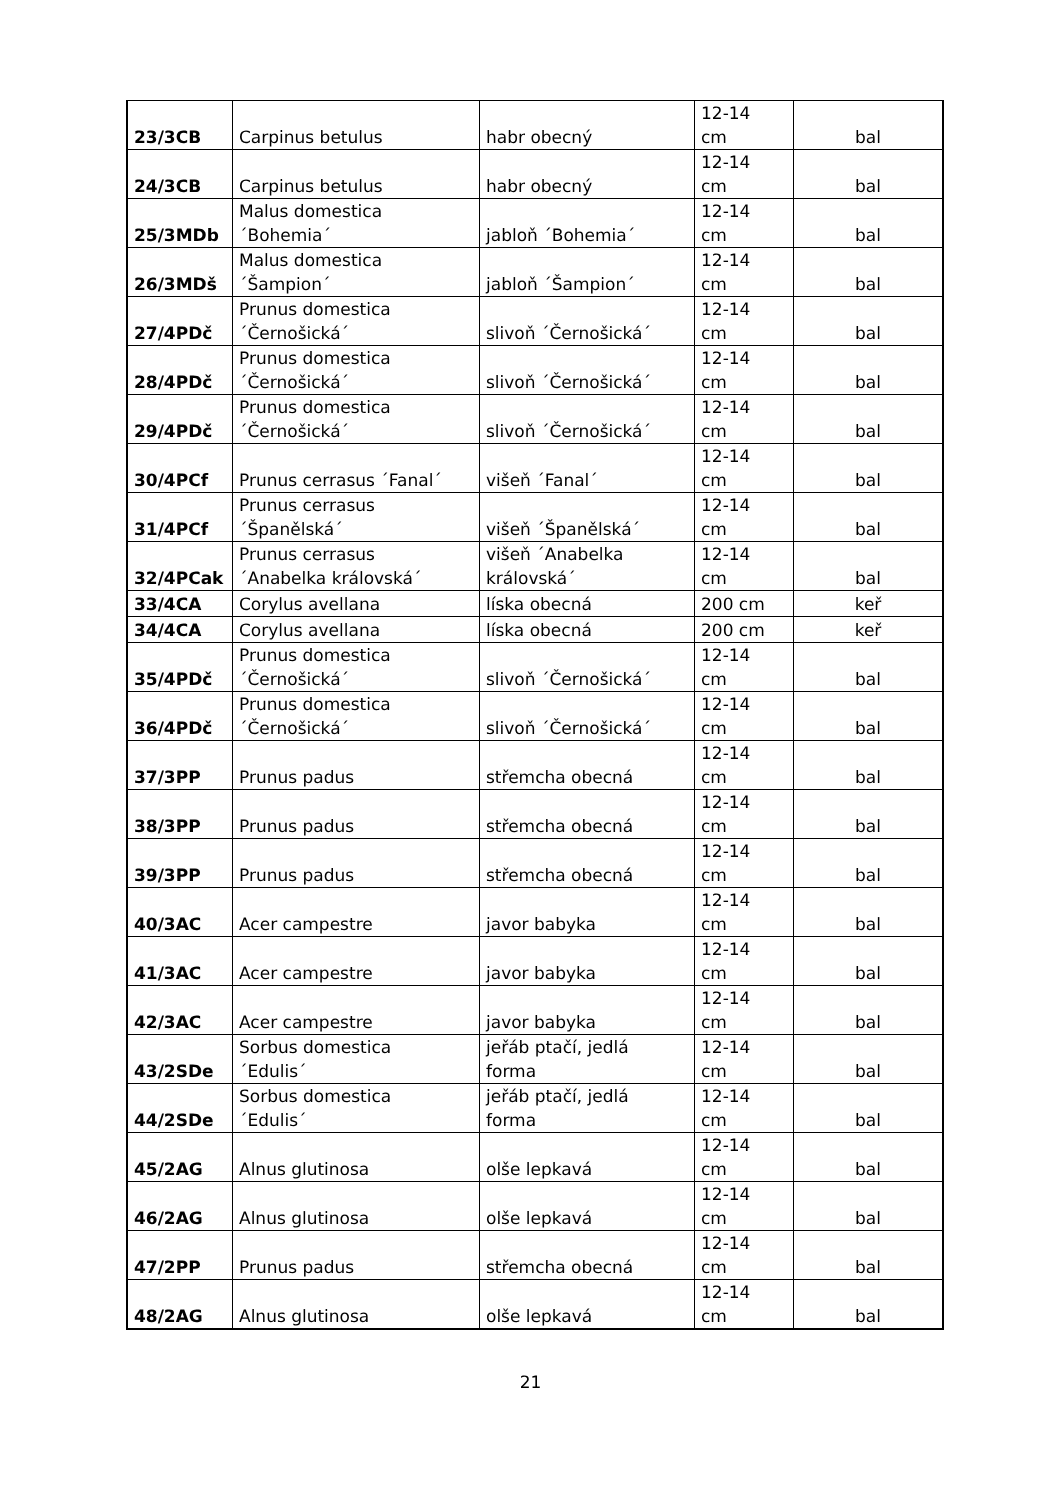| 23/3CB | Carpinus betulus | habr obecný | 12-14 cm | bal |
| 24/3CB | Carpinus betulus | habr obecný | 12-14 cm | bal |
| 25/3MDb | Malus domestica ´Bohemia´ | jabloň ´Bohemia´ | 12-14 cm | bal |
| 26/3MDš | Malus domestica ´Šampion´ | jabloň ´Šampion´ | 12-14 cm | bal |
| 27/4PDč | Prunus domestica ´Černošická´ | slivoň ´Černošická´ | 12-14 cm | bal |
| 28/4PDč | Prunus domestica ´Černošická´ | slivoň ´Černošická´ | 12-14 cm | bal |
| 29/4PDč | Prunus domestica ´Černošická´ | slivoň ´Černošická´ | 12-14 cm | bal |
| 30/4PCf | Prunus cerrasus ´Fanal´ | višeň ´Fanal´ | 12-14 cm | bal |
| 31/4PCf | Prunus cerrasus ´Španělská´ | višeň ´Španělská´ | 12-14 cm | bal |
| 32/4PCak | Prunus cerrasus ´Anabelka královská´ | višeň ´Anabelka královská´ | 12-14 cm | bal |
| 33/4CA | Corylus avellana | líska obecná | 200 cm | keř |
| 34/4CA | Corylus avellana | líska obecná | 200 cm | keř |
| 35/4PDč | Prunus domestica ´Černošická´ | slivoň ´Černošická´ | 12-14 cm | bal |
| 36/4PDč | Prunus domestica ´Černošická´ | slivoň ´Černošická´ | 12-14 cm | bal |
| 37/3PP | Prunus padus | střemcha obecná | 12-14 cm | bal |
| 38/3PP | Prunus padus | střemcha obecná | 12-14 cm | bal |
| 39/3PP | Prunus padus | střemcha obecná | 12-14 cm | bal |
| 40/3AC | Acer campestre | javor babyka | 12-14 cm | bal |
| 41/3AC | Acer campestre | javor babyka | 12-14 cm | bal |
| 42/3AC | Acer campestre | javor babyka | 12-14 cm | bal |
| 43/2SDe | Sorbus domestica ´Edulis´ | jeřáb ptačí, jedlá forma | 12-14 cm | bal |
| 44/2SDe | Sorbus domestica ´Edulis´ | jeřáb ptačí, jedlá forma | 12-14 cm | bal |
| 45/2AG | Alnus glutinosa | olše lepkavá | 12-14 cm | bal |
| 46/2AG | Alnus glutinosa | olše lepkavá | 12-14 cm | bal |
| 47/2PP | Prunus padus | střemcha obecná | 12-14 cm | bal |
| 48/2AG | Alnus glutinosa | olše lepkavá | 12-14 cm | bal |
21